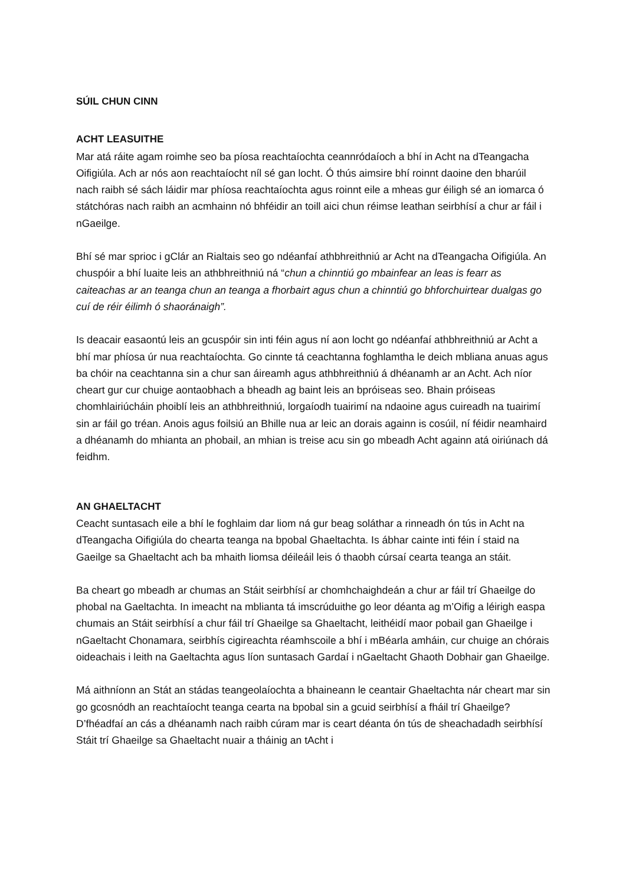SÚIL CHUN CINN
ACHT LEASUITHE
Mar atá ráite agam roimhe seo ba píosa reachtaíochta ceannródaíoch a bhí in Acht na dTeangacha Oifigiúla. Ach ar nós aon reachtaíocht níl sé gan locht. Ó thús aimsire bhí roinnt daoine den bharúil nach raibh sé sách láidir mar phíosa reachtaíochta agus roinnt eile a mheas gur éiligh sé an iomarca ó státchóras nach raibh an acmhainn nó bhféidir an toill aici chun réimse leathan seirbhísí a chur ar fáil i nGaeilge.
Bhí sé mar sprioc i gClár an Rialtais seo go ndéanfaí athbhreithniú ar Acht na dTeangacha Oifigiúla. An chuspóir a bhí luaite leis an athbhreithniú ná “chun a chinntiú go mbainfear an leas is fearr as caiteachas ar an teanga chun an teanga a fhorbairt agus chun a chinntiú go bhforchuirtear dualgas go cuí de réir éilimh ó shaoránaigh”.
Is deacair easaontú leis an gcuspóir sin inti féin agus ní aon locht go ndéanfaí athbhreithniú ar Acht a bhí mar phíosa úr nua reachtaíochta. Go cinnte tá ceachtanna foghlamtha le deich mbliana anuas agus ba chóir na ceachtanna sin a chur san áireamh agus athbhreithniú á dhéanamh ar an Acht. Ach níor cheart gur cur chuige aontaobhach a bheadh ag baint leis an bpróiseas seo. Bhain próiseas chomhlairiúcháin phoiblí leis an athbhreithniú, lorgaíodh tuairimí na ndaoine agus cuireadh na tuairimí sin ar fáil go tréan. Anois agus foilsiú an Bhille nua ar leic an dorais againn is cosúil, ní féidir neamhaird a dhéanamh do mhianta an phobail, an mhian is treise acu sin go mbeadh Acht againn atá oiriúnach dá feidhm.
AN GHAELTACHT
Ceacht suntasach eile a bhí le foghlaim dar liom ná gur beag soláthar a rinneadh ón tús in Acht na dTeangacha Oifigiúla do chearta teanga na bpobal Ghaeltachta. Is ábhar cainte inti féin í staid na Gaeilge sa Ghaeltacht ach ba mhaith liomsa déileáil leis ó thaobh cúrsaí cearta teanga an stáit.
Ba cheart go mbeadh ar chumas an Stáit seirbhísí ar chomhchaighdeán a chur ar fáil trí Ghaeilge do phobal na Gaeltachta. In imeacht na mblianta tá imscrúduithe go leor déanta ag m’Oifig a léirigh easpa chumais an Stáit seirbhísí a chur fáil trí Ghaeilge sa Ghaeltacht, leithéidí maor pobail gan Ghaeilge i nGaeltacht Chonamara, seirbhís cigireachta réamhscoile a bhí i mBéarla amháin, cur chuige an chórais oideachais i leith na Gaeltachta agus líon suntasach Gardaí i nGaeltacht Ghaoth Dobhair gan Ghaeilge.
Má aithníonn an Stát an stádas teangeolaíochta a bhaineann le ceantair Ghaeltachta nár cheart mar sin go gcosnódh an reachtaíocht teanga cearta na bpobal sin a gcuid seirbhísí a fháil trí Ghaeilge? D’fhéadfaí an cás a dhéanamh nach raibh cúram mar is ceart déanta ón tús de sheachadadh seirbhísí Stáit trí Ghaeilge sa Ghaeltacht nuair a tháinig an tAcht i